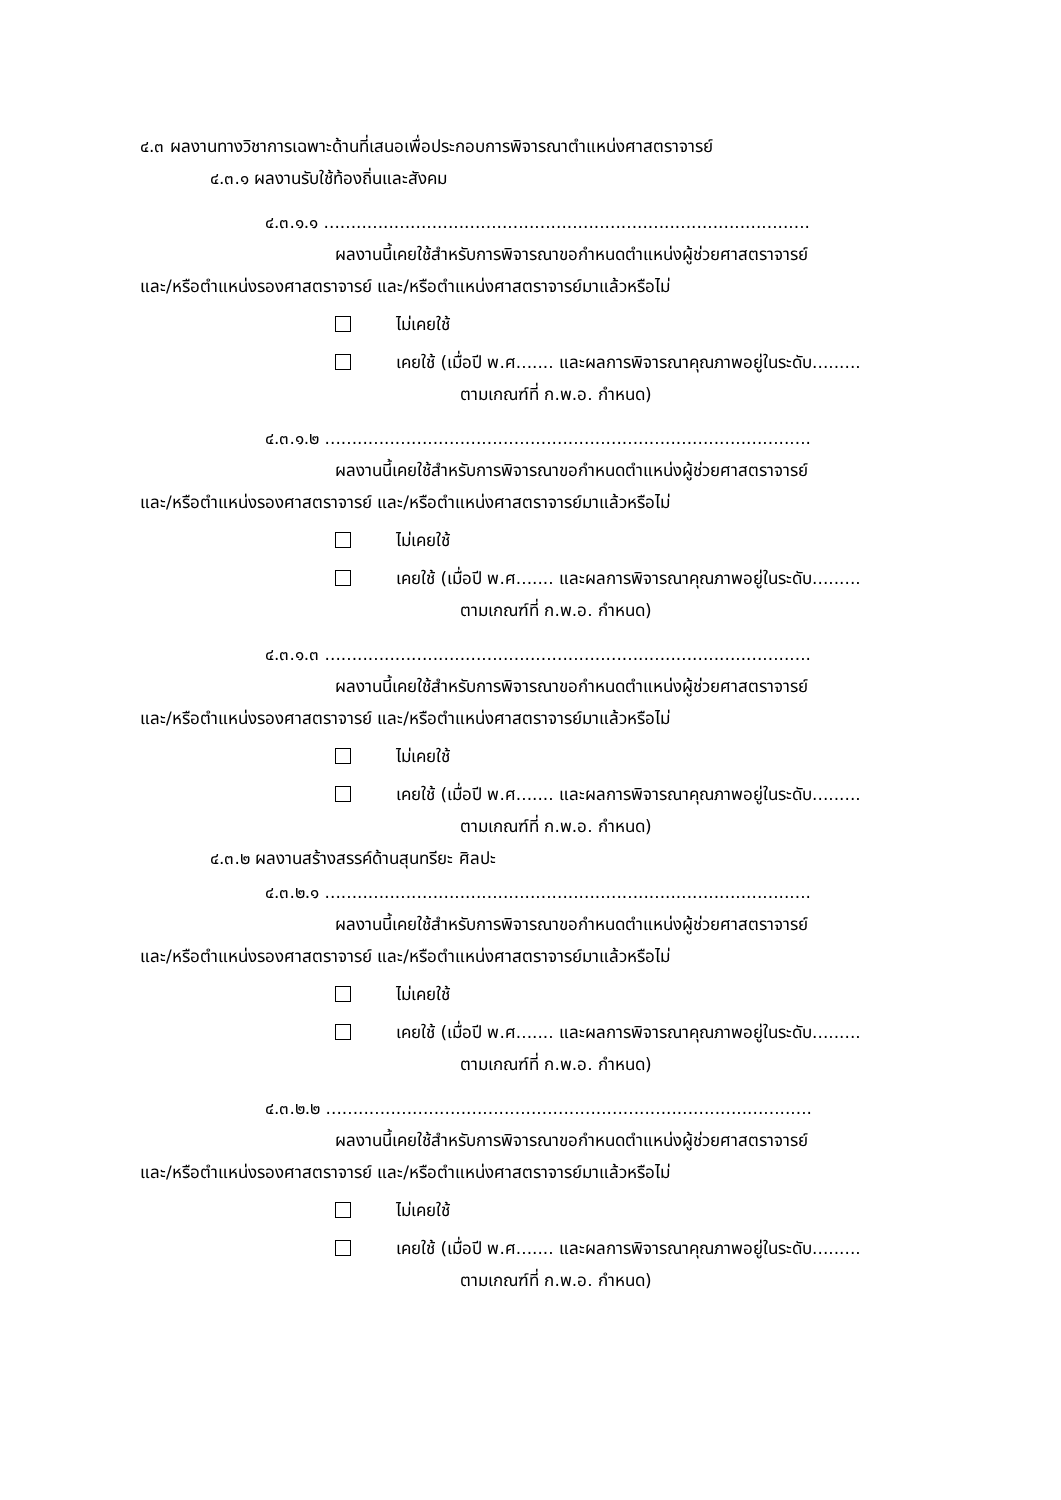๔.๓ ผลงานทางวิชาการเฉพาะด้านที่เสนอเพื่อประกอบการพิจารณาตำแหน่งศาสตราจารย์
๔.๓.๑ ผลงานรับใช้ท้องถิ่นและสังคม
๔.๓.๑.๑ ..........................................................................................
ผลงานนี้เคยใช้สำหรับการพิจารณาขอกำหนดตำแหน่งผู้ช่วยศาสตราจารย์
และ/หรือตำแหน่งรองศาสตราจารย์ และ/หรือตำแหน่งศาสตราจารย์มาแล้วหรือไม่
ไม่เคยใช้
เคยใช้ (เมื่อปี พ.ศ....... และผลการพิจารณาคุณภาพอยู่ในระดับ.........
ตามเกณฑ์ที่ ก.พ.อ. กำหนด)
๔.๓.๑.๒ ..........................................................................................
ผลงานนี้เคยใช้สำหรับการพิจารณาขอกำหนดตำแหน่งผู้ช่วยศาสตราจารย์
และ/หรือตำแหน่งรองศาสตราจารย์ และ/หรือตำแหน่งศาสตราจารย์มาแล้วหรือไม่
ไม่เคยใช้
เคยใช้ (เมื่อปี พ.ศ....... และผลการพิจารณาคุณภาพอยู่ในระดับ.........
ตามเกณฑ์ที่ ก.พ.อ. กำหนด)
๔.๓.๑.๓ ..........................................................................................
ผลงานนี้เคยใช้สำหรับการพิจารณาขอกำหนดตำแหน่งผู้ช่วยศาสตราจารย์
และ/หรือตำแหน่งรองศาสตราจารย์ และ/หรือตำแหน่งศาสตราจารย์มาแล้วหรือไม่
ไม่เคยใช้
เคยใช้ (เมื่อปี พ.ศ....... และผลการพิจารณาคุณภาพอยู่ในระดับ.........
ตามเกณฑ์ที่ ก.พ.อ. กำหนด)
๔.๓.๒ ผลงานสร้างสรรค์ด้านสุนทรียะ ศิลปะ
๔.๓.๒.๑ ..........................................................................................
ผลงานนี้เคยใช้สำหรับการพิจารณาขอกำหนดตำแหน่งผู้ช่วยศาสตราจารย์
และ/หรือตำแหน่งรองศาสตราจารย์ และ/หรือตำแหน่งศาสตราจารย์มาแล้วหรือไม่
ไม่เคยใช้
เคยใช้ (เมื่อปี พ.ศ....... และผลการพิจารณาคุณภาพอยู่ในระดับ.........
ตามเกณฑ์ที่ ก.พ.อ. กำหนด)
๔.๓.๒.๒ ..........................................................................................
ผลงานนี้เคยใช้สำหรับการพิจารณาขอกำหนดตำแหน่งผู้ช่วยศาสตราจารย์
และ/หรือตำแหน่งรองศาสตราจารย์ และ/หรือตำแหน่งศาสตราจารย์มาแล้วหรือไม่
ไม่เคยใช้
เคยใช้ (เมื่อปี พ.ศ....... และผลการพิจารณาคุณภาพอยู่ในระดับ.........
ตามเกณฑ์ที่ ก.พ.อ. กำหนด)